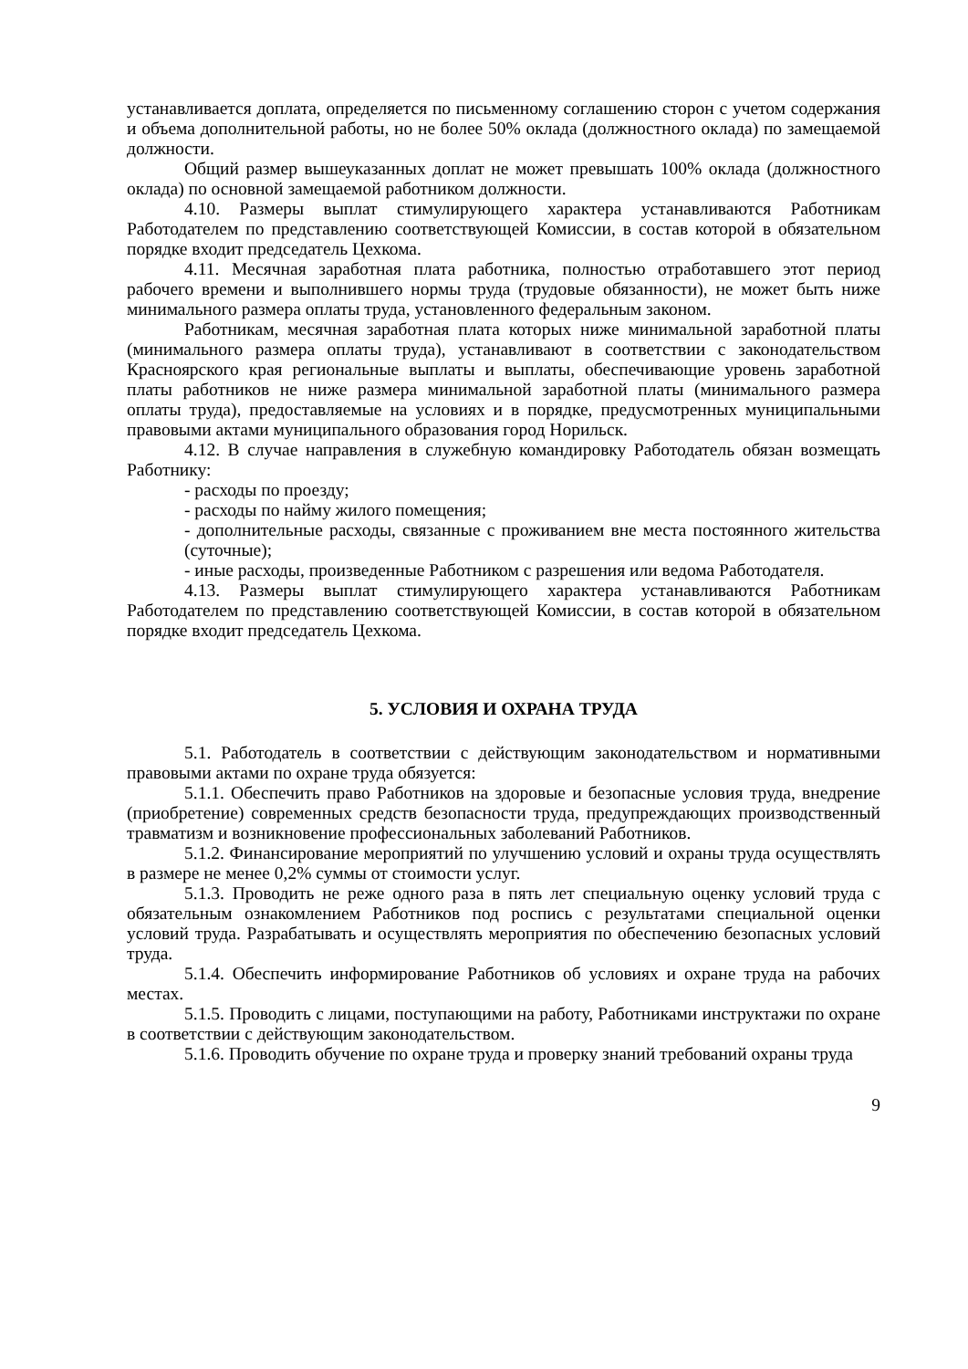устанавливается доплата, определяется по письменному соглашению сторон с учетом содержания и объема дополнительной работы, но не более 50% оклада (должностного оклада) по замещаемой должности.
Общий размер вышеуказанных доплат не может превышать 100% оклада (должностного оклада) по основной замещаемой работником должности.
4.10. Размеры выплат стимулирующего характера устанавливаются Работникам Работодателем по представлению соответствующей Комиссии, в состав которой в обязательном порядке входит председатель Цехкома.
4.11. Месячная заработная плата работника, полностью отработавшего этот период рабочего времени и выполнившего нормы труда (трудовые обязанности), не может быть ниже минимального размера оплаты труда, установленного федеральным законом.
Работникам, месячная заработная плата которых ниже минимальной заработной платы (минимального размера оплаты труда), устанавливают в соответствии с законодательством Красноярского края региональные выплаты и выплаты, обеспечивающие уровень заработной платы работников не ниже размера минимальной заработной платы (минимального размера оплаты труда), предоставляемые на условиях и в порядке, предусмотренных муниципальными правовыми актами муниципального образования город Норильск.
4.12. В случае направления в служебную командировку Работодатель обязан возмещать Работнику:
- расходы по проезду;
- расходы по найму жилого помещения;
- дополнительные расходы, связанные с проживанием вне места постоянного жительства (суточные);
- иные расходы, произведенные Работником с разрешения или ведома Работодателя.
4.13. Размеры выплат стимулирующего характера устанавливаются Работникам Работодателем по представлению соответствующей Комиссии, в состав которой в обязательном порядке входит председатель Цехкома.
5. УСЛОВИЯ И ОХРАНА ТРУДА
5.1. Работодатель в соответствии с действующим законодательством и нормативными правовыми актами по охране труда обязуется:
5.1.1. Обеспечить право Работников на здоровые и безопасные условия труда, внедрение (приобретение) современных средств безопасности труда, предупреждающих производственный травматизм и возникновение профессиональных заболеваний Работников.
5.1.2. Финансирование мероприятий по улучшению условий и охраны труда осуществлять в размере не менее 0,2% суммы от стоимости услуг.
5.1.3. Проводить не реже одного раза в пять лет специальную оценку условий труда с обязательным ознакомлением Работников под роспись с результатами специальной оценки условий труда. Разрабатывать и осуществлять мероприятия по обеспечению безопасных условий труда.
5.1.4. Обеспечить информирование Работников об условиях и охране труда на рабочих местах.
5.1.5. Проводить с лицами, поступающими на работу, Работниками инструктажи по охране в соответствии с действующим законодательством.
5.1.6. Проводить обучение по охране труда и проверку знаний требований охраны труда
9